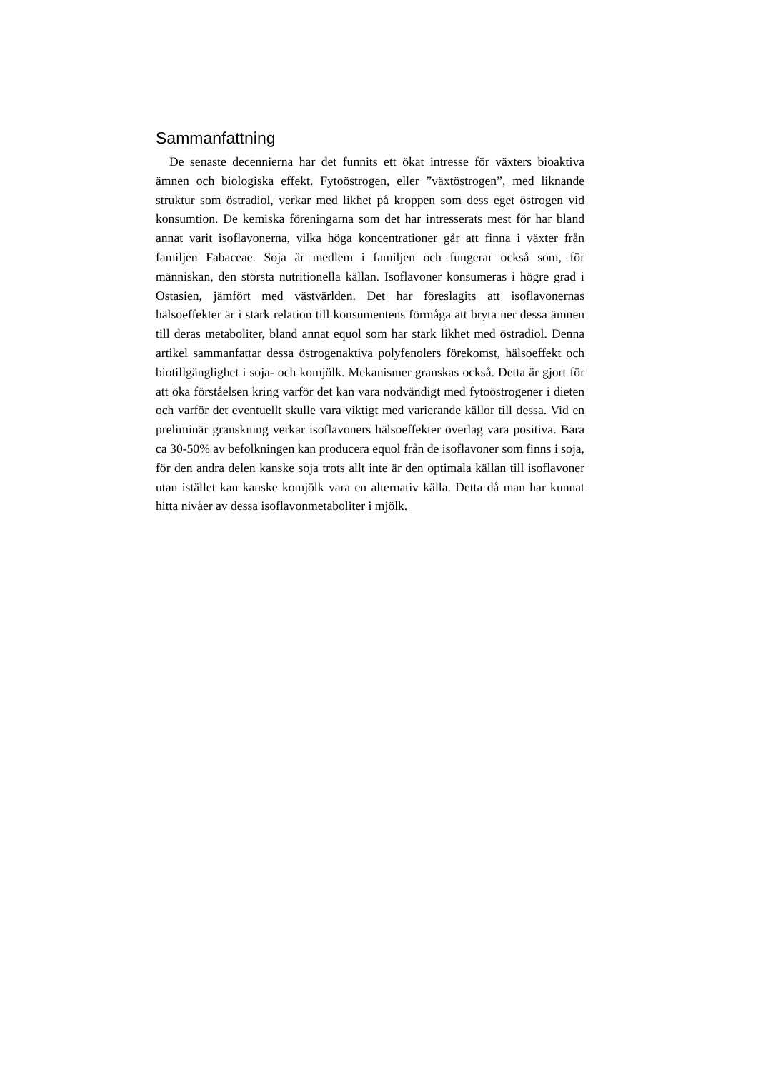Sammanfattning
De senaste decennierna har det funnits ett ökat intresse för växters bioaktiva ämnen och biologiska effekt. Fytoöstrogen, eller ”växtöstrogen”, med liknande struktur som östradiol, verkar med likhet på kroppen som dess eget östrogen vid konsumtion. De kemiska föreningarna som det har intresserats mest för har bland annat varit isoflavonerna, vilka höga koncentrationer går att finna i växter från familjen Fabaceae. Soja är medlem i familjen och fungerar också som, för människan, den största nutritionella källan. Isoflavoner konsumeras i högre grad i Ostasien, jämfört med västvärlden. Det har föreslagits att isoflavonernas hälsoeffekter är i stark relation till konsumentens förmåga att bryta ner dessa ämnen till deras metaboliter, bland annat equol som har stark likhet med östradiol. Denna artikel sammanfattar dessa östrogenaktiva polyfenolers förekomst, hälsoeffekt och biotillgänglighet i soja- och komjölk. Mekanismer granskas också. Detta är gjort för att öka förståelsen kring varför det kan vara nödvändigt med fytoöstrogener i dieten och varför det eventuellt skulle vara viktigt med varierande källor till dessa. Vid en preliminär granskning verkar isoflavoners hälsoeffekter överlag vara positiva. Bara ca 30-50% av befolkningen kan producera equol från de isoflavoner som finns i soja, för den andra delen kanske soja trots allt inte är den optimala källan till isoflavoner utan istället kan kanske komjölk vara en alternativ källa. Detta då man har kunnat hitta nivåer av dessa isoflavonmetaboliter i mjölk.